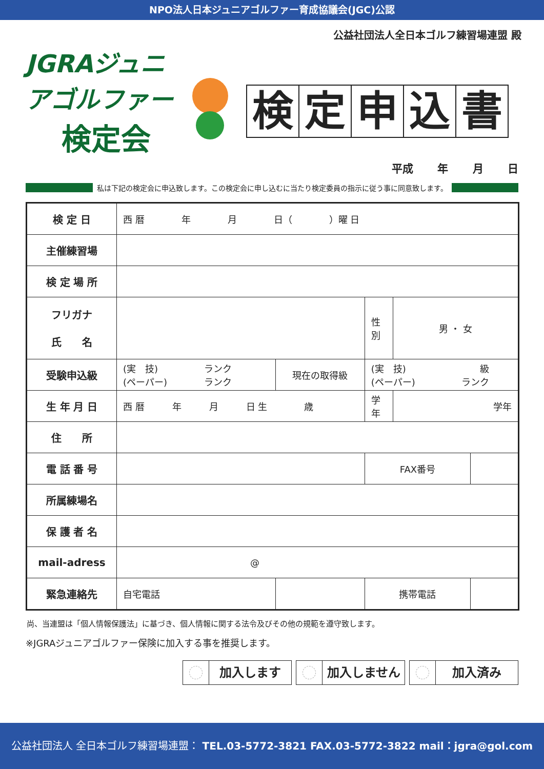NPO法人日本ジュニアゴルファー育成協議会(JGC)公認
公益社団法人全日本ゴルフ練習場連盟 殿
JGRAジュニアゴルファー
検定会
検定申込書
平成 年 月 日
私は下記の検定会に申込致します。この検定会に申し込むに当たり検定委員の指示に従う事に同意致します。
| 検 定 日 | 西 暦 年 月 日（ ）曜 日 | | | | |
| 主催練習場 | | | | | |
| 検 定 場 所 | | | | | |
| フリガナ 氏 名 | | | 性 別 | 男 ・ 女 | |
| 受験申込級 | (実 技) ランク (ペーパー) ランク | 現在の取得級 | (実 技) 級 (ペーパー) ランク | | |
| 生 年 月 日 | 西 暦 年 月 日 生 歳 | | 学年 | 学年 | |
| 住 所 | | | | | |
| 電 話 番 号 | | | FAX番号 | | |
| 所属練場名 | | | | | |
| 保 護 者 名 | | | | | |
| mail-adress | @ | | | | |
| 緊急連絡先 | 自宅電話 | | 携帯電話 | | |
尚、当連盟は「個人情報保護法」に基づき、個人情報に関する法令及びその他の規範を遵守致します。
※JGRAジュニアゴルファー保険に加入する事を推奨します。
加入します 加入しません 加入済み
公益社団法人 全日本ゴルフ練習場連盟： TEL.03-5772-3821 FAX.03-5772-3822 mail：jgra@gol.com